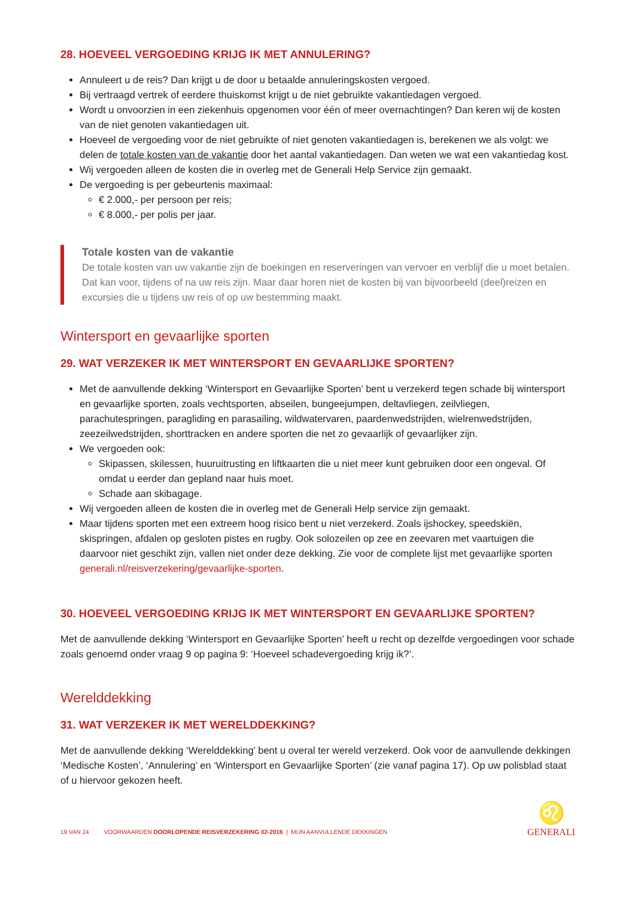28. HOEVEEL VERGOEDING KRIJG IK MET ANNULERING?
Annuleert u de reis? Dan krijgt u de door u betaalde annuleringskosten vergoed.
Bij vertraagd vertrek of eerdere thuiskomst krijgt u de niet gebruikte vakantiedagen vergoed.
Wordt u onvoorzien in een ziekenhuis opgenomen voor één of meer overnachtingen? Dan keren wij de kosten van de niet genoten vakantiedagen uit.
Hoeveel de vergoeding voor de niet gebruikte of niet genoten vakantiedagen is, berekenen we als volgt: we delen de totale kosten van de vakantie door het aantal vakantiedagen. Dan weten we wat een vakantiedag kost.
Wij vergoeden alleen de kosten die in overleg met de Generali Help Service zijn gemaakt.
De vergoeding is per gebeurtenis maximaal:
€ 2.000,- per persoon per reis;
€ 8.000,- per polis per jaar.
Totale kosten van de vakantie
De totale kosten van uw vakantie zijn de boekingen en reserveringen van vervoer en verblijf die u moet betalen. Dat kan voor, tijdens of na uw reis zijn. Maar daar horen niet de kosten bij van bijvoorbeeld (deel)reizen en excursies die u tijdens uw reis of op uw bestemming maakt.
Wintersport en gevaarlijke sporten
29. WAT VERZEKER IK MET WINTERSPORT EN GEVAARLIJKE SPORTEN?
Met de aanvullende dekking ‘Wintersport en Gevaarlijke Sporten’ bent u verzekerd tegen schade bij wintersport en gevaarlijke sporten, zoals vechtsporten, abseilen, bungeejumpen, deltavliegen, zeilvliegen, parachutespringen, paragliding en parasailing, wildwatervaren, paardenwedstrijden, wielrenwedstrijden, zeezeilwedstrijden, shorttracken en andere sporten die net zo gevaarlijk of gevaarlijker zijn.
We vergoeden ook:
Skipassen, skilessen, huuruitrusting en liftkaarten die u niet meer kunt gebruiken door een ongeval. Of omdat u eerder dan gepland naar huis moet.
Schade aan skibagage.
Wij vergoeden alleen de kosten die in overleg met de Generali Help service zijn gemaakt.
Maar tijdens sporten met een extreem hoog risico bent u niet verzekerd. Zoals ijshockey, speedskiën, skispringen, afdalen op gesloten pistes en rugby. Ook solozeilen op zee en zeevaren met vaartuigen die daarvoor niet geschikt zijn, vallen niet onder deze dekking. Zie voor de complete lijst met gevaarlijke sporten generali.nl/reisverzekering/gevaarlijke-sporten.
30. HOEVEEL VERGOEDING KRIJG IK MET WINTERSPORT EN GEVAARLIJKE SPORTEN?
Met de aanvullende dekking ‘Wintersport en Gevaarlijke Sporten’ heeft u recht op dezelfde vergoedingen voor schade zoals genoemd onder vraag 9 op pagina 9: ‘Hoeveel schadevergoeding krijg ik?’.
Werelddekking
31. WAT VERZEKER IK MET WERELDDEKKING?
Met de aanvullende dekking ‘Werelddekking’ bent u overal ter wereld verzekerd. Ook voor de aanvullende dekkingen ‘Medische Kosten’, ‘Annulering’ en ‘Wintersport en Gevaarlijke Sporten’ (zie vanaf pagina 17). Op uw polisblad staat of u hiervoor gekozen heeft.
19 VAN 24 VOORWAARDEN DOORLOPENDE REISVERZEKERING 02-2016 | MIJN AANVULLENDE DEKKINGEN ♌
GENERALI